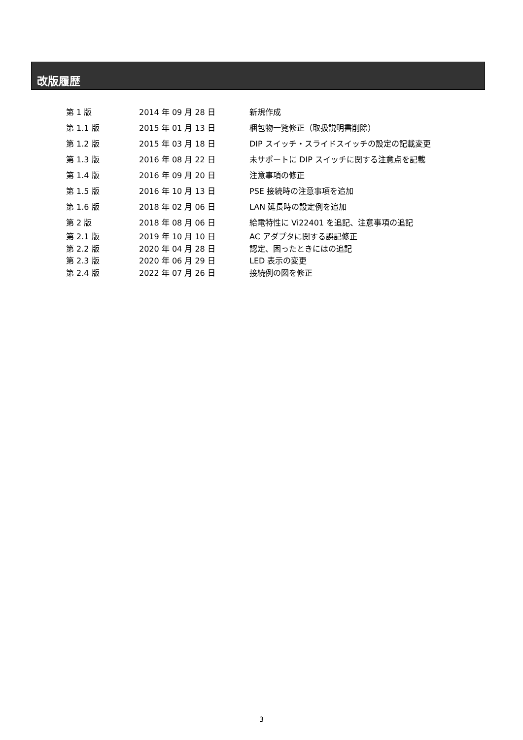改版履歴
| 第 1 版 | 2014 年 09 月 28 日 | 新規作成 |
| 第 1.1 版 | 2015 年 01 月 13 日 | 梱包物一覧修正（取扱説明書削除） |
| 第 1.2 版 | 2015 年 03 月 18 日 | DIP スイッチ・スライドスイッチの設定の記載変更 |
| 第 1.3 版 | 2016 年 08 月 22 日 | 未サポートに DIP スイッチに関する注意点を記載 |
| 第 1.4 版 | 2016 年 09 月 20 日 | 注意事項の修正 |
| 第 1.5 版 | 2016 年 10 月 13 日 | PSE 接続時の注意事項を追加 |
| 第 1.6 版 | 2018 年 02 月 06 日 | LAN 延長時の設定例を追加 |
| 第 2 版 | 2018 年 08 月 06 日 | 給電特性に Vi22401 を追記、注意事項の追記 |
| 第 2.1 版 | 2019 年 10 月 10 日 | AC アダプタに関する誤記修正 |
| 第 2.2 版 | 2020 年 04 月 28 日 | 認定、困ったときにはの追記 |
| 第 2.3 版 | 2020 年 06 月 29 日 | LED 表示の変更 |
| 第 2.4 版 | 2022 年 07 月 26 日 | 接続例の図を修正 |
3